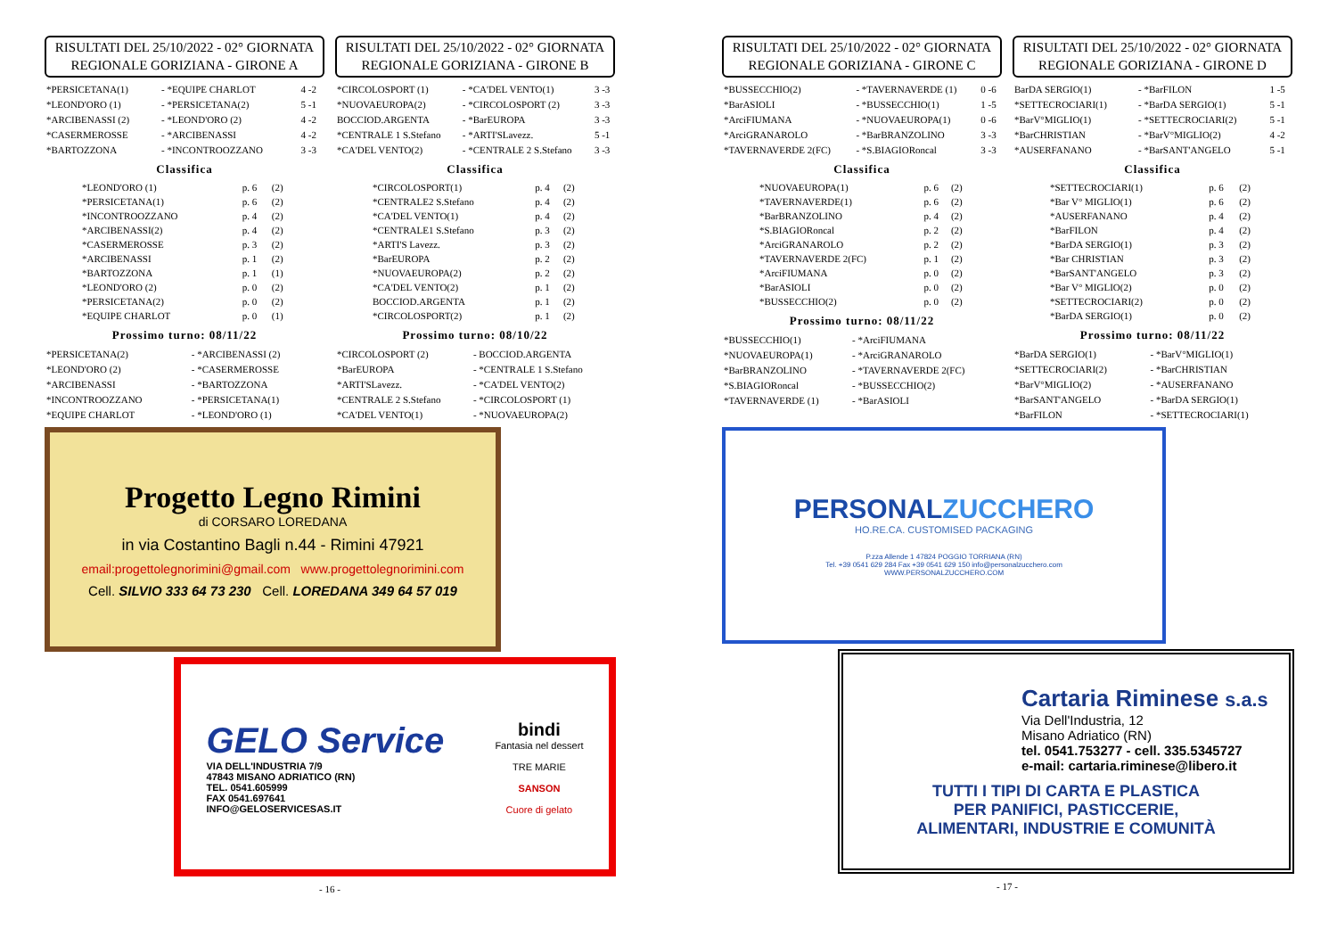RISULTATI DEL 25/10/2022 - 02° GIORNATA
REGIONALE GORIZIANA - GIRONE A
| *PERSICETANA(1) | - *EQUIPE CHARLOT | 4 -2 |
| *LEOND'ORO (1) | - *PERSICETANA(2) | 5 -1 |
| *ARCIBENASSI (2) | - *LEOND'ORO (2) | 4 -2 |
| *CASERMEROSSE | - *ARCIBENASSI | 4 -2 |
| *BARTOZZONA | - *INCONTROOZZANO | 3 -3 |
Classifica
| *LEOND'ORO (1) | p. 6 | (2) |
| *PERSICETANA(1) | p. 6 | (2) |
| *INCONTROOZZANO | p. 4 | (2) |
| *ARCIBENASSI(2) | p. 4 | (2) |
| *CASERMEROSSE | p. 3 | (2) |
| *ARCIBENASSI | p. 1 | (2) |
| *BARTOZZONA | p. 1 | (1) |
| *LEOND'ORO (2) | p. 0 | (2) |
| *PERSICETANA(2) | p. 0 | (2) |
| *EQUIPE CHARLOT | p. 0 | (1) |
Prossimo turno: 08/11/22
| *PERSICETANA(2) | - *ARCIBENASSI (2) |
| *LEOND'ORO (2) | - *CASERMEROSSE |
| *ARCIBENASSI | - *BARTOZZONA |
| *INCONTROOZZANO | - *PERSICETANA(1) |
| *EQUIPE CHARLOT | - *LEOND'ORO (1) |
RISULTATI DEL 25/10/2022 - 02° GIORNATA
REGIONALE GORIZIANA - GIRONE B
| *CIRCOLOSPORT (1) | - *CA'DEL VENTO(1) | 3 -3 |
| *NUOVAEUROPA(2) | - *CIRCOLOSPORT (2) | 3 -3 |
| BOCCIOD.ARGENTA | - *BarEUROPA | 3 -3 |
| *CENTRALE 1 S.Stefano | - *ARTI'SLavezz. | 5 -1 |
| *CA'DEL VENTO(2) | - *CENTRALE 2 S.Stefano | 3 -3 |
Classifica
| *CIRCOLOSPORT(1) | p. 4 | (2) |
| *CENTRALE2 S.Stefano | p. 4 | (2) |
| *CA'DEL VENTO(1) | p. 4 | (2) |
| *CENTRALE1 S.Stefano | p. 3 | (2) |
| *ARTI'S Lavezz. | p. 3 | (2) |
| *BarEUROPA | p. 2 | (2) |
| *NUOVAEUROPA(2) | p. 2 | (2) |
| *CA'DEL VENTO(2) | p. 1 | (2) |
| BOCCIOD.ARGENTA | p. 1 | (2) |
| *CIRCOLOSPORT(2) | p. 1 | (2) |
Prossimo turno: 08/10/22
| *CIRCOLOSPORT (2) | - BOCCIOD.ARGENTA |
| *BarEUROPA | - *CENTRALE 1 S.Stefano |
| *ARTI'SLavezz. | - *CA'DEL VENTO(2) |
| *CENTRALE 2 S.Stefano | - *CIRCOLOSPORT (1) |
| *CA'DEL VENTO(1) | - *NUOVAEUROPA(2) |
Progetto Legno Rimini
di CORSARO LOREDANA
in via Costantino Bagli n.44 - Rimini 47921
email:progettolegnorimini@gmail.com www.progettolegnorimini.com
Cell. SILVIO 333 64 73 230 Cell. LOREDANA 349 64 57 019
GELO Service
VIA DELL'INDUSTRIA 7/9
47843 MISANO ADRIATICO (RN)
TEL. 0541.605999
FAX 0541.697641
INFO@GELOSERVICESAS.IT
bindi
Fantasia nel dessert
TRE MARIE
SANSON
Cuore di gelato
- 16 -
RISULTATI DEL 25/10/2022 - 02° GIORNATA
REGIONALE GORIZIANA - GIRONE C
| *BUSSECCHIO(2) | - *TAVERNAVERDE (1) | 0 -6 |
| *BarASIOLI | - *BUSSECCHIO(1) | 1 -5 |
| *ArciFIUMANA | - *NUOVAEUROPA(1) | 0 -6 |
| *ArciGRANAROLO | - *BarBRANZOLINO | 3 -3 |
| *TAVERNAVERDE 2(FC) | - *S.BIAGIORoncal | 3 -3 |
Classifica
| *NUOVAEUROPA(1) | p. 6 | (2) |
| *TAVERNAVERDE(1) | p. 6 | (2) |
| *BarBRANZOLINO | p. 4 | (2) |
| *S.BIAGIORoncal | p. 2 | (2) |
| *ArciGRANAROLO | p. 2 | (2) |
| *TAVERNAVERDE 2(FC) | p. 1 | (2) |
| *ArciFIUMANA | p. 0 | (2) |
| *BarASIOLI | p. 0 | (2) |
| *BUSSECCHIO(2) | p. 0 | (2) |
Prossimo turno: 08/11/22
| *BUSSECCHIO(1) | - *ArciFIUMANA |
| *NUOVAEUROPA(1) | - *ArciGRANAROLO |
| *BarBRANZOLINO | - *TAVERNAVERDE 2(FC) |
| *S.BIAGIORoncal | - *BUSSECCHIO(2) |
| *TAVERNAVERDE (1) | - *BarASIOLI |
RISULTATI DEL 25/10/2022 - 02° GIORNATA
REGIONALE GORIZIANA - GIRONE D
| BarDA SERGIO(1) | - *BarFILON | 1 -5 |
| *SETTECROCIARI(1) | - *BarDA SERGIO(1) | 5 -1 |
| *BarV°MIGLIO(1) | - *SETTECROCIARI(2) | 5 -1 |
| *BarCHRISTIAN | - *BarV°MIGLIO(2) | 4 -2 |
| *AUSERFANANO | - *BarSANT'ANGELO | 5 -1 |
Classifica
| *SETTECROCIARI(1) | p. 6 | (2) |
| *Bar V° MIGLIO(1) | p. 6 | (2) |
| *AUSERFANANO | p. 4 | (2) |
| *BarFILON | p. 4 | (2) |
| *BarDA SERGIO(1) | p. 3 | (2) |
| *Bar CHRISTIAN | p. 3 | (2) |
| *BarSANT'ANGELO | p. 3 | (2) |
| *Bar V° MIGLIO(2) | p. 0 | (2) |
| *SETTECROCIARI(2) | p. 0 | (2) |
| *BarDA SERGIO(1) | p. 0 | (2) |
Prossimo turno: 08/11/22
| *BarDA SERGIO(1) | - *BarV°MIGLIO(1) |
| *SETTECROCIARI(2) | - *BarCHRISTIAN |
| *BarV°MIGLIO(2) | - *AUSERFANANO |
| *BarSANT'ANGELO | - *BarDA SERGIO(1) |
| *BarFILON | - *SETTECROCIARI(1) |
PERSONALZUCCHERO
HO.RE.CA. CUSTOMISED PACKAGING
P.zza Allende 1 47824 POGGIO TORRIANA (RN)
Tel. +39 0541 629 284 Fax +39 0541 629 150 info@personalzucchero.com
WWW.PERSONALZUCCHERO.COM
Cartaria Riminese s.a.s
Via Dell'Industria, 12
Misano Adriatico (RN)
tel. 0541.753277 - cell. 335.5345727
e-mail: cartaria.riminese@libero.it
TUTTI I TIPI DI CARTA E PLASTICA
PER PANIFICI, PASTICCERIE,
ALIMENTARI, INDUSTRIE E COMUNITÀ
- 17 -